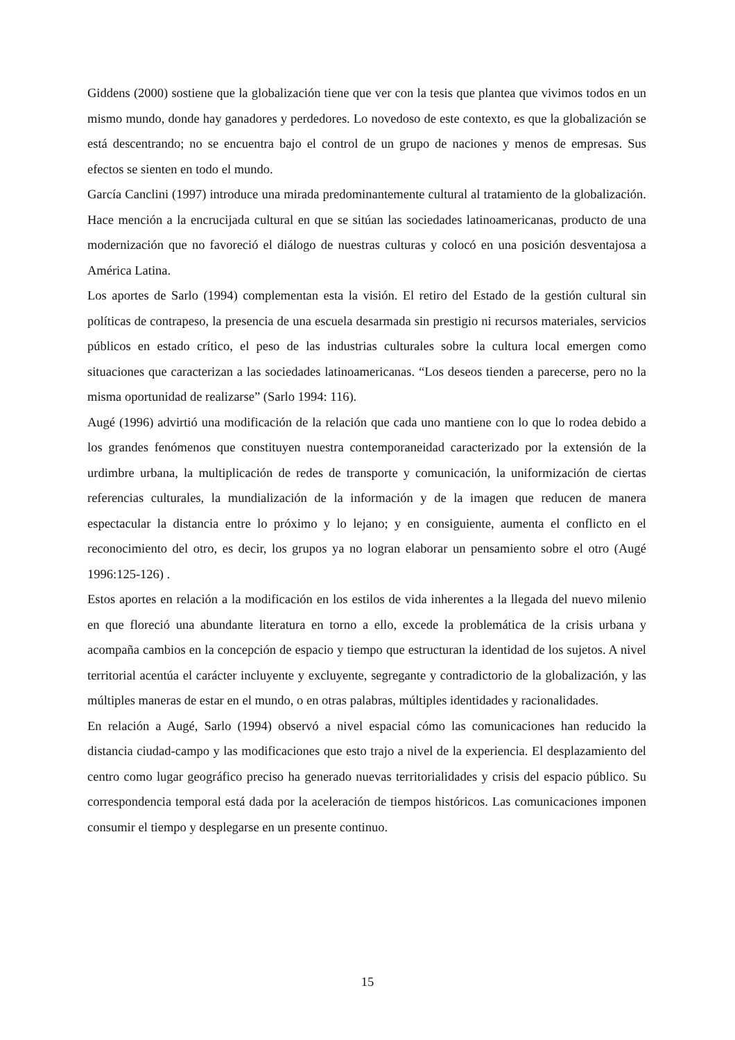Giddens (2000) sostiene que la globalización tiene que ver con la tesis que plantea que vivimos todos en un mismo mundo, donde hay ganadores y perdedores. Lo novedoso de este contexto, es que la globalización se está descentrando; no se encuentra bajo el control de un grupo de naciones y menos de empresas. Sus efectos se sienten en todo el mundo.
García Canclini (1997) introduce una mirada predominantemente cultural al tratamiento de la globalización. Hace mención a la encrucijada cultural en que se sitúan las sociedades latinoamericanas, producto de una modernización que no favoreció el diálogo de nuestras culturas y colocó en una posición desventajosa a América Latina.
Los aportes de Sarlo (1994) complementan esta la visión. El retiro del Estado de la gestión cultural sin políticas de contrapeso, la presencia de una escuela desarmada sin prestigio ni recursos materiales, servicios públicos en estado crítico, el peso de las industrias culturales sobre la cultura local emergen como situaciones que caracterizan a las sociedades latinoamericanas. “Los deseos tienden a parecerse, pero no la misma oportunidad de realizarse” (Sarlo 1994: 116).
Augé (1996) advirtió una modificación de la relación que cada uno mantiene con lo que lo rodea debido a los grandes fenómenos que constituyen nuestra contemporaneidad caracterizado por la extensión de la urdimbre urbana, la multiplicación de redes de transporte y comunicación, la uniformización de ciertas referencias culturales, la mundialización de la información y de la imagen que reducen de manera espectacular la distancia entre lo próximo y lo lejano; y en consiguiente, aumenta el conflicto en el reconocimiento del otro, es decir, los grupos ya no logran elaborar un pensamiento sobre el otro (Augé 1996:125-126) .
Estos aportes en relación a la modificación en los estilos de vida inherentes a la llegada del nuevo milenio en que floreció una abundante literatura en torno a ello, excede la problemática de la crisis urbana y acompaña cambios en la concepción de espacio y tiempo que estructuran la identidad de los sujetos. A nivel territorial acentúa el carácter incluyente y excluyente, segregante y contradictorio de la globalización, y las múltiples maneras de estar en el mundo, o en otras palabras, múltiples identidades y racionalidades.
En relación a Augé, Sarlo (1994) observó a nivel espacial cómo las comunicaciones han reducido la distancia ciudad-campo y las modificaciones que esto trajo a nivel de la experiencia. El desplazamiento del centro como lugar geográfico preciso ha generado nuevas territorialidades y crisis del espacio público. Su correspondencia temporal está dada por la aceleración de tiempos históricos. Las comunicaciones imponen consumir el tiempo y desplegarse en un presente continuo.
15